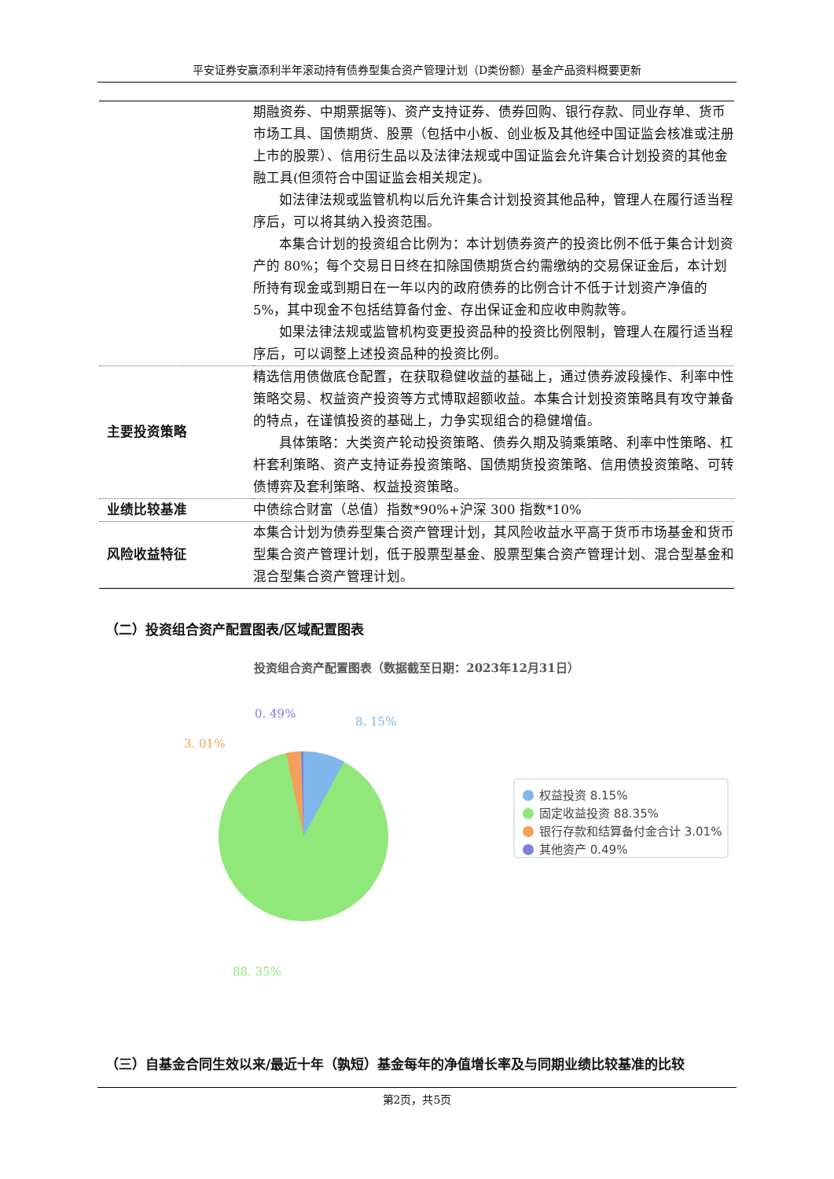平安证券安赢添利半年滚动持有债券型集合资产管理计划（D类份额）基金产品资料概要更新
| | 期融资券、中期票据等)、资产支持证券、债券回购、银行存款、同业存单、货币市场工具、国债期货、股票（包括中小板、创业板及其他经中国证监会核准或注册上市的股票）、信用衍生品以及法律法规或中国证监会允许集合计划投资的其他金融工具(但须符合中国证监会相关规定)。 如法律法规或监管机构以后允许集合计划投资其他品种，管理人在履行适当程序后，可以将其纳入投资范围。 本集合计划的投资组合比例为：本计划债券资产的投资比例不低于集合计划资产的 80%；每个交易日日终在扣除国债期货合约需缴纳的交易保证金后，本计划所持有现金或到期日在一年以内的政府债券的比例合计不低于计划资产净值的 5%，其中现金不包括结算备付金、存出保证金和应收申购款等。 如果法律法规或监管机构变更投资品种的投资比例限制，管理人在履行适当程序后，可以调整上述投资品种的投资比例。 |
| 主要投资策略 | 精选信用债做底仓配置，在获取稳健收益的基础上，通过债券波段操作、利率中性策略交易、权益资产投资等方式博取超额收益。本集合计划投资策略具有攻守兼备的特点，在谨慎投资的基础上，力争实现组合的稳健增值。 具体策略：大类资产轮动投资策略、债券久期及骑乘策略、利率中性策略、杠杆套利策略、资产支持证券投资策略、国债期货投资策略、信用债投资策略、可转债博弈及套利策略、权益投资策略。 |
| 业绩比较基准 | 中债综合财富（总值）指数*90%+沪深 300 指数*10% |
| 风险收益特征 | 本集合计划为债券型集合资产管理计划，其风险收益水平高于货币市场基金和货币型集合资产管理计划，低于股票型基金、股票型集合资产管理计划、混合型基金和混合型集合资产管理计划。 |
（二）投资组合资产配置图表/区域配置图表
投资组合资产配置图表（数据截至日期：2023年12月31日）
8. 15%
0. 49%
3. 01%
88. 35%
权益投资 8.15%
固定收益投资 88.35%
银行存款和结算备付金合计 3.01%
其他资产 0.49%
（三）自基金合同生效以来/最近十年（孰短）基金每年的净值增长率及与同期业绩比较基准的比较
第2页，共5页